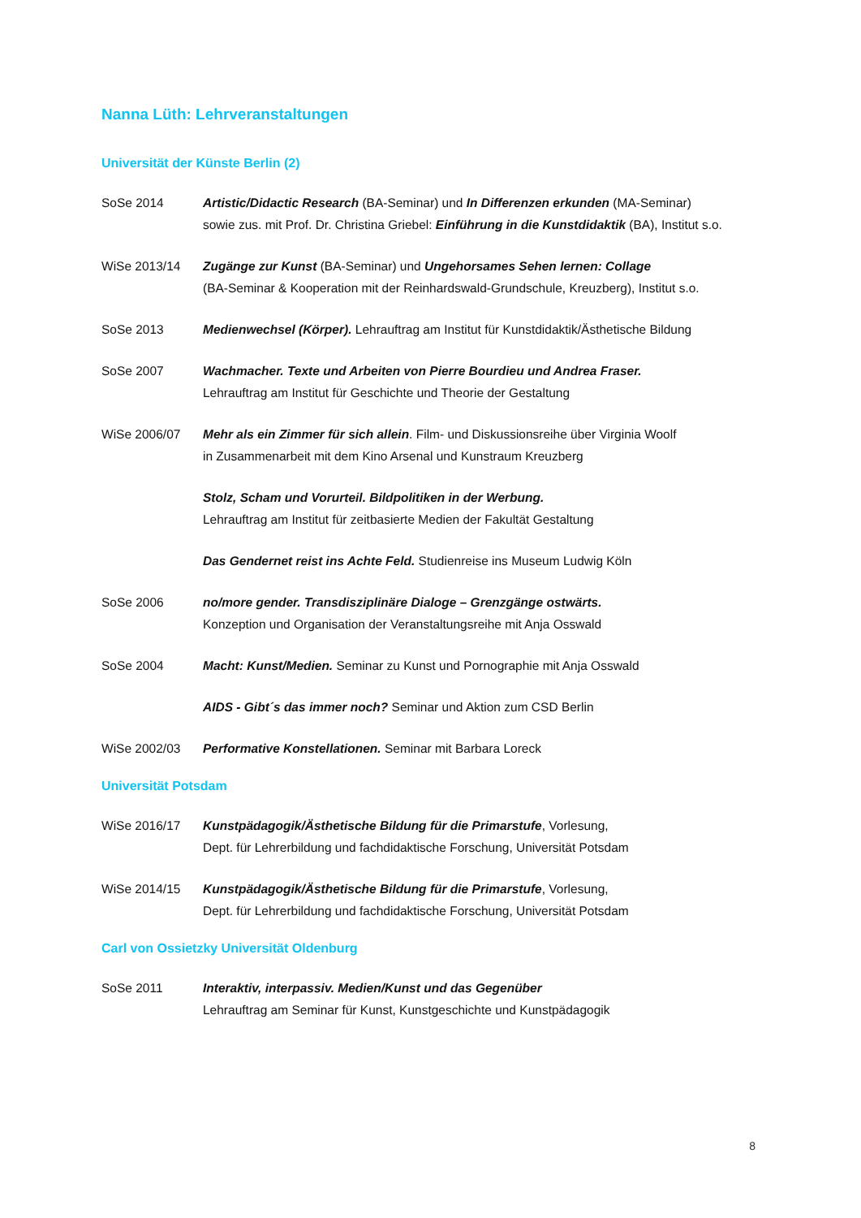Nanna Lüth: Lehrveranstaltungen
Universität der Künste Berlin (2)
SoSe 2014 Artistic/Didactic Research (BA-Seminar) und In Differenzen erkunden (MA-Seminar)
sowie zus. mit Prof. Dr. Christina Griebel: Einführung in die Kunstdidaktik (BA), Institut s.o.
WiSe 2013/14 Zugänge zur Kunst (BA-Seminar) und Ungehorsames Sehen lernen: Collage
(BA-Seminar & Kooperation mit der Reinhardswald-Grundschule, Kreuzberg), Institut s.o.
SoSe 2013 Medienwechsel (Körper). Lehrauftrag am Institut für Kunstdidaktik/Ästhetische Bildung
SoSe 2007 Wachmacher. Texte und Arbeiten von Pierre Bourdieu und Andrea Fraser.
Lehrauftrag am Institut für Geschichte und Theorie der Gestaltung
WiSe 2006/07 Mehr als ein Zimmer für sich allein. Film- und Diskussionsreihe über Virginia Woolf
in Zusammenarbeit mit dem Kino Arsenal und Kunstraum Kreuzberg
Stolz, Scham und Vorurteil. Bildpolitiken in der Werbung.
Lehrauftrag am Institut für zeitbasierte Medien der Fakultät Gestaltung
Das Gendernet reist ins Achte Feld. Studienreise ins Museum Ludwig Köln
SoSe 2006 no/more gender. Transdisziplinäre Dialoge – Grenzgänge ostwärts.
Konzeption und Organisation der Veranstaltungsreihe mit Anja Osswald
SoSe 2004 Macht: Kunst/Medien. Seminar zu Kunst und Pornographie mit Anja Osswald
AIDS - Gibt´s das immer noch? Seminar und Aktion zum CSD Berlin
WiSe 2002/03 Performative Konstellationen. Seminar mit Barbara Loreck
Universität Potsdam
WiSe 2016/17 Kunstpädagogik/Ästhetische Bildung für die Primarstufe, Vorlesung,
Dept. für Lehrerbildung und fachdidaktische Forschung, Universität Potsdam
WiSe 2014/15 Kunstpädagogik/Ästhetische Bildung für die Primarstufe, Vorlesung,
Dept. für Lehrerbildung und fachdidaktische Forschung, Universität Potsdam
Carl von Ossietzky Universität Oldenburg
SoSe 2011 Interaktiv, interpassiv. Medien/Kunst und das Gegenüber
Lehrauftrag am Seminar für Kunst, Kunstgeschichte und Kunstpädagogik
8